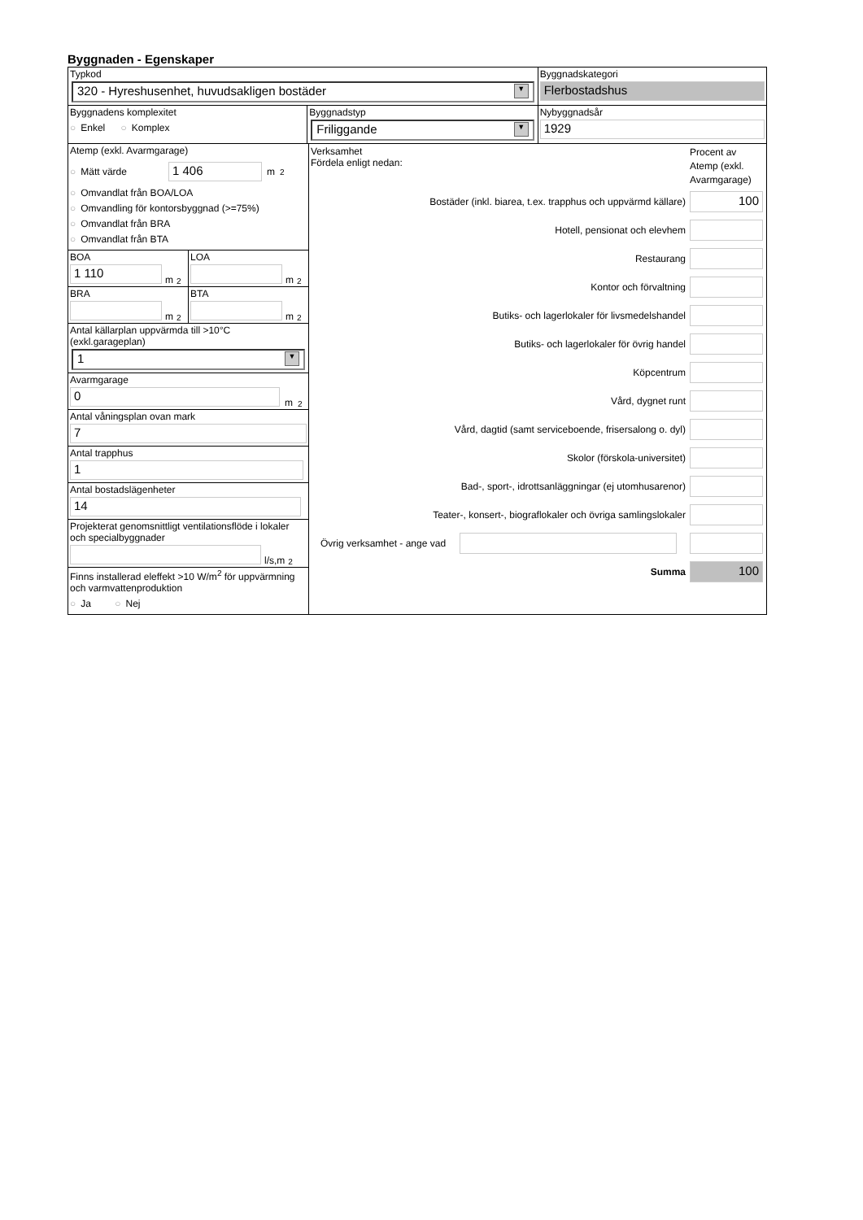Byggnaden - Egenskaper
Typkod
320 - Hyreshusenhet, huvudsakligen bostäder ▼
Byggnadskategori
Flerbostadshus
Byggnadens komplexitet
○ Enkel ○ Komplex
Byggnadstyp
Friliggande ▼
Nybyggnadsår
1929
Atemp (exkl. Avarmgarage)
○ Mätt värde 1 406 m<sup>2</sup>
○ Omvandlat från BOA/LOA
○ Omvandling för kontorsbyggnad (>=75%)
○ Omvandlat från BRA
○ Omvandlat från BTA
BOA
1 110
m<sup>2</sup>
LOA
m<sup>2</sup>
BRA
m<sup>2</sup>
BTA
m<sup>2</sup>
Antal källarplan uppvärmda till >10°C
(exkl.garageplan)
1 ▼
Avarmgarage
0
m<sup>2</sup>
Antal våningsplan ovan mark
7
Antal trapphus
1
Antal bostadslägenheter
14
Projekterat genomsnittligt ventilationsflöde i lokaler och specialbyggnader
l/s,m<sup>2</sup>
Finns installerad eleffekt >10 W/m<sup>2</sup> för uppvärmning och varmvattenproduktion
○ Ja ○ Nej
Verksamhet
Fördela enligt nedan:
Procent av Atemp (exkl. Avarmgarage)
Bostäder (inkl. biarea, t.ex. trapphus och uppvärmd källare)
100
Hotell, pensionat och elevhem
Restaurang
Kontor och förvaltning
Butiks- och lagerlokaler för livsmedelshandel
Butiks- och lagerlokaler för övrig handel
Köpcentrum
Vård, dygnet runt
Vård, dagtid (samt serviceboende, frisersalong o. dyl)
Skolor (förskola-universitet)
Bad-, sport-, idrottsanläggningar (ej utomhusarenor)
Teater-, konsert-, biograflokaler och övriga samlingslokaler
Övrig verksamhet - ange vad
Summa
100